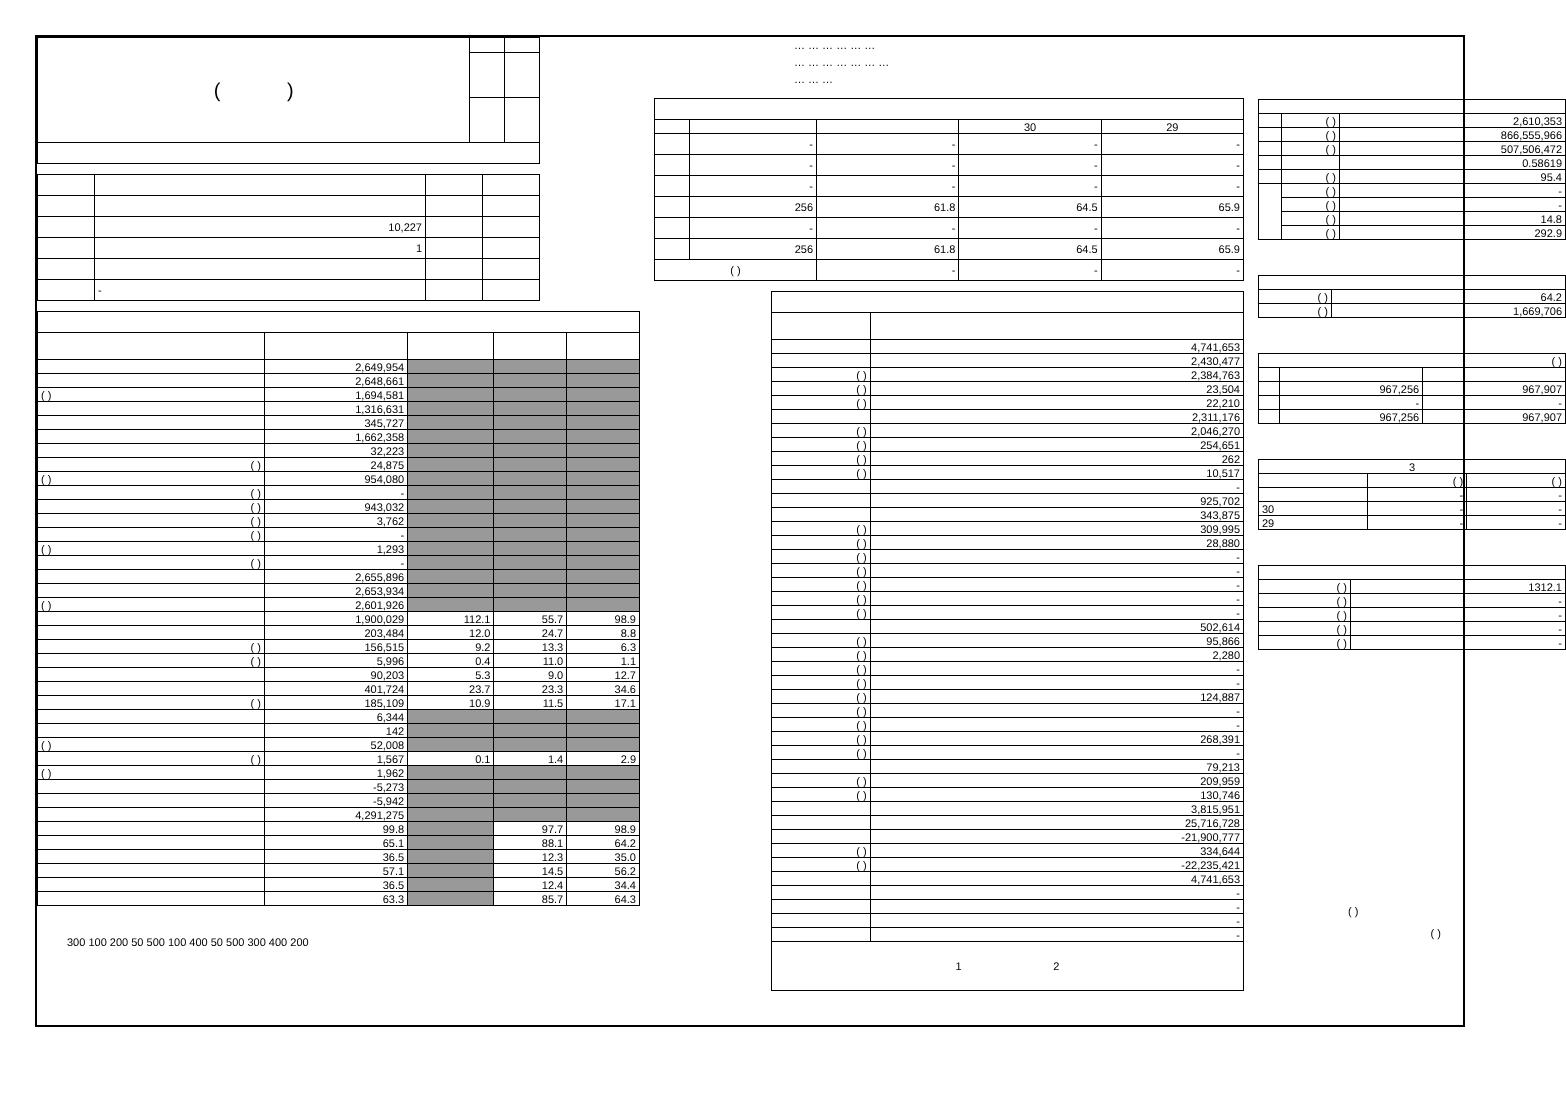| ( ) | | |
| | 10,227 | | |
| | 1 | | |
| | - | | |
| | 2,649,954 | | | |
| | 2,648,661 | | | |
| ( ) | 1,694,581 | | | |
| | 1,316,631 | | | |
| | 345,727 | | | |
| | 1,662,358 | | | |
| | 32,223 | | | |
| ( ) | 24,875 | | | |
| ( ) | 954,080 | | | |
| ( ) | - | | | |
| ( ) | 943,032 | | | |
| ( ) | 3,762 | | | |
| ( ) | - | | | |
| ( ) | 1,293 | | | |
| ( ) | - | | | |
| | 2,655,896 | | | |
| | 2,653,934 | | | |
| ( ) | 2,601,926 | | | |
| | 1,900,029 | 112.1 | 55.7 | 98.9 |
| | 203,484 | 12.0 | 24.7 | 8.8 |
| ( ) | 156,515 | 9.2 | 13.3 | 6.3 |
| ( ) | 5,996 | 0.4 | 11.0 | 1.1 |
| | 90,203 | 5.3 | 9.0 | 12.7 |
| | 401,724 | 23.7 | 23.3 | 34.6 |
| ( ) | 185,109 | 10.9 | 11.5 | 17.1 |
| | 6,344 | | | |
| | 142 | | | |
| ( ) | 52,008 | | | |
| ( ) | 1,567 | 0.1 | 1.4 | 2.9 |
| ( ) | 1,962 | | | |
| | -5,273 | | | |
| | -5,942 | | | |
| | 4,291,275 | | | |
| | 99.8 | | 97.7 | 98.9 |
| | 65.1 | | 88.1 | 64.2 |
| | 36.5 | | 12.3 | 35.0 |
| | 57.1 | | 14.5 | 56.2 |
| | 36.5 | | 12.4 | 34.4 |
| | 63.3 | | 85.7 | 64.3 |
300 100 200 50 500 100 400 50 500 300 400 200
… … … … … …
… … … … … … …
… … …
| | | | 30 | 29 |
| | - | - | - | - |
| | - | - | - | - |
| | - | - | - | - |
| | 256 | 61.8 | 64.5 | 65.9 |
| | - | - | - | - |
| | 256 | 61.8 | 64.5 | 65.9 |
| ( ) | | - | - | - |
| | 4,741,653 |
| | 2,430,477 |
| ( ) | 2,384,763 |
| ( ) | 23,504 |
| ( ) | 22,210 |
| | 2,311,176 |
| ( ) | 2,046,270 |
| ( ) | 254,651 |
| ( ) | 262 |
| ( ) | 10,517 |
| | - |
| | 925,702 |
| | 343,875 |
| ( ) | 309,995 |
| ( ) | 28,880 |
| ( ) | - |
| ( ) | - |
| ( ) | - |
| ( ) | - |
| ( ) | - |
| | 502,614 |
| ( ) | 95,866 |
| ( ) | 2,280 |
| ( ) | - |
| ( ) | - |
| ( ) | 124,887 |
| ( ) | - |
| ( ) | - |
| ( ) | 268,391 |
| ( ) | - |
| | 79,213 |
| ( ) | 209,959 |
| ( ) | 130,746 |
| | 3,815,951 |
| | 25,716,728 |
| | -21,900,777 |
| ( ) | 334,644 |
| ( ) | -22,235,421 |
| | 4,741,653 |
| | - |
| | - |
| | - |
| | - |
| 1 2 | |
| | ( ) | 2,610,353 |
| | ( ) | 866,555,966 |
| | ( ) | 507,506,472 |
| | | 0.58619 |
| | ( ) | 95.4 |
| | ( ) | - |
| | ( ) | - |
| | ( ) | 14.8 |
| | ( ) | 292.9 |
| ( ) | 64.2 |
| ( ) | 1,669,706 |
| ( ) | | |
| | 967,256 | 967,907 |
| | - | - |
| | 967,256 | 967,907 |
| 3 | | |
| | ( ) | ( ) |
| | - | - |
| 30 | - | - |
| 29 | - | - |
| ( ) | 1312.1 |
| ( ) | - |
| ( ) | - |
| ( ) | - |
| ( ) | - |
( )
( )